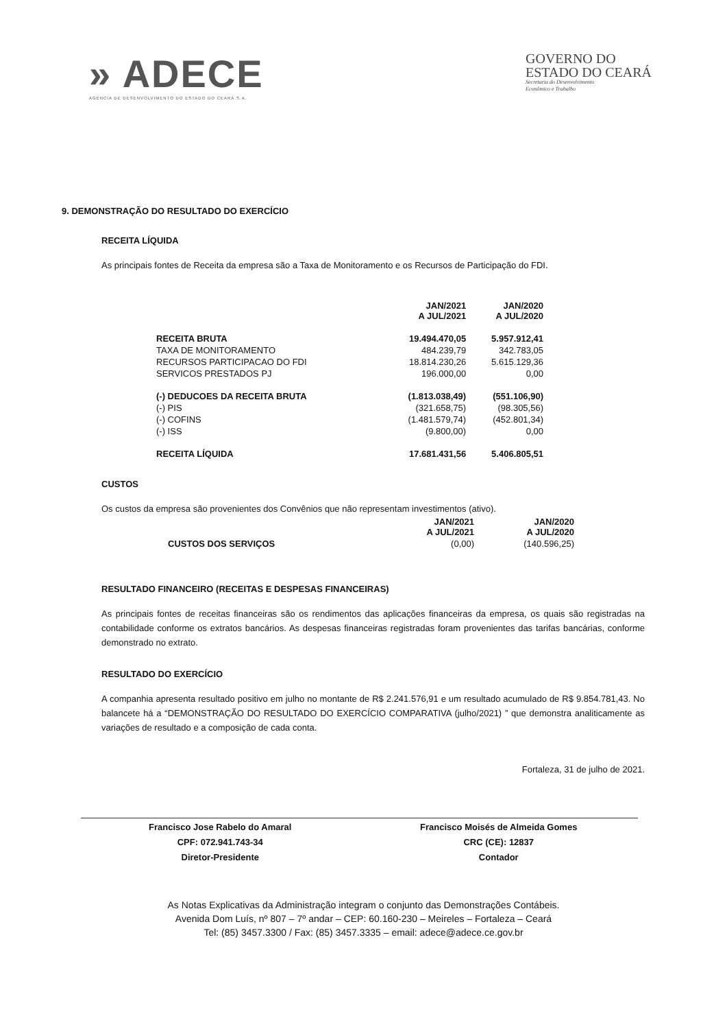» ADECE
AGÊNCIA DE DESENVOLVIMENTO DO ESTADO DO CEARÁ S.A.
GOVERNO DO
ESTADO DO CEARÁ
Secretaria do Desenvolvimento
Econômico e Trabalho
9. DEMONSTRAÇÃO DO RESULTADO DO EXERCÍCIO
RECEITA LÍQUIDA
As principais fontes de Receita da empresa são a Taxa de Monitoramento e os Recursos de Participação do FDI.
| | JAN/2021 A JUL/2021 | JAN/2020 A JUL/2020 |
| --- | --- | --- |
| RECEITA BRUTA | 19.494.470,05 | 5.957.912,41 |
| TAXA DE MONITORAMENTO | 484.239,79 | 342.783,05 |
| RECURSOS PARTICIPACAO DO FDI | 18.814.230,26 | 5.615.129,36 |
| SERVICOS PRESTADOS PJ | 196.000,00 | 0,00 |
| (-) DEDUCOES DA RECEITA BRUTA | (1.813.038,49) | (551.106,90) |
| (-) PIS | (321.658,75) | (98.305,56) |
| (-) COFINS | (1.481.579,74) | (452.801,34) |
| (-) ISS | (9.800,00) | 0,00 |
| RECEITA LÍQUIDA | 17.681.431,56 | 5.406.805,51 |
CUSTOS
Os custos da empresa são provenientes dos Convênios que não representam investimentos (ativo).
| | JAN/2021 A JUL/2021 | JAN/2020 A JUL/2020 |
| --- | --- | --- |
| CUSTOS DOS SERVIÇOS | (0,00) | (140.596,25) |
RESULTADO FINANCEIRO (RECEITAS E DESPESAS FINANCEIRAS)
As principais fontes de receitas financeiras são os rendimentos das aplicações financeiras da empresa, os quais são registradas na contabilidade conforme os extratos bancários. As despesas financeiras registradas foram provenientes das tarifas bancárias, conforme demonstrado no extrato.
RESULTADO DO EXERCÍCIO
A companhia apresenta resultado positivo em julho no montante de R$ 2.241.576,91 e um resultado acumulado de R$ 9.854.781,43. No balancete há a “DEMONSTRAÇÃO DO RESULTADO DO EXERCÍCIO COMPARATIVA (julho/2021) ” que demonstra analiticamente as variações de resultado e a composição de cada conta.
Fortaleza, 31 de julho de 2021.
Francisco Jose Rabelo do Amaral
CPF: 072.941.743-34
Diretor-Presidente
Francisco Moisés de Almeida Gomes
CRC (CE): 12837
Contador
As Notas Explicativas da Administração integram o conjunto das Demonstrações Contábeis.
Avenida Dom Luís, nº 807 – 7º andar – CEP: 60.160-230 – Meireles – Fortaleza – Ceará
Tel: (85) 3457.3300 / Fax: (85) 3457.3335 – email: adece@adece.ce.gov.br